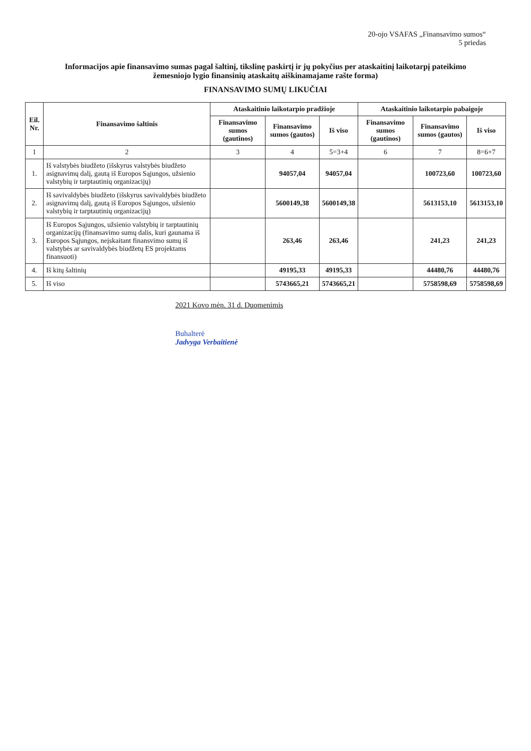20-ojo VSAFAS „Finansavimo sumos“
5 priedas
Informacijos apie finansavimo sumas pagal šaltinį, tikslinę paskirtį ir jų pokyčius per ataskaitinį laikotarpį pateikimo žemesniojo lygio finansinių ataskaitų aiškinamajame rašte forma)
FINANSAVIMO SUMŲ LIKUČIAI
| Eil. Nr. | Finansavimo šaltinis | Ataskaitinio laikotarpio pradžioje | | | Ataskaitinio laikotarpio pabaigoje | | |
| --- | --- | --- | --- | --- | --- | --- | --- |
| | | Finansavimo sumos (gautinos) | Finansavimo sumos (gautos) | Iš viso | Finansavimo sumos (gautinos) | Finansavimo sumos (gautos) | Iš viso |
| 1 | 2 | 3 | 4 | 5=3+4 | 6 | 7 | 8=6+7 |
| 1. | Iš valstybės biudžeto (išskyrus valstybės biudžeto asignavimų dalį, gautą iš Europos Sąjungos, užsienio valstybių ir tarptautinių organizacijų) | | 94057,04 | 94057,04 | | 100723,60 | 100723,60 |
| 2. | Iš savivaldybės biudžeto (išskyrus savivaldybės biudžeto asignavimų dalį, gautą iš Europos Sąjungos, užsienio valstybių ir tarptautinių organizacijų) | | 5600149,38 | 5600149,38 | | 5613153,10 | 5613153,10 |
| 3. | Iš Europos Sąjungos, užsienio valstybių ir tarptautinių organizacijų (finansavimo sumų dalis, kuri gaunama iš Europos Sąjungos, neįskaitant finansvimo sumų iš valstybės ar savivaldybės biudžetų ES projektams finansuoti) | | 263,46 | 263,46 | | 241,23 | 241,23 |
| 4. | Iš kitų šaltinių | | 49195,33 | 49195,33 | | 44480,76 | 44480,76 |
| 5. | Iš viso | | 5743665,21 | 5743665,21 | | 5758598,69 | 5758598,69 |
2021 Kovo mėn. 31 d. Duomenimis
Buhalterė
Jadvyga Verbaitienė